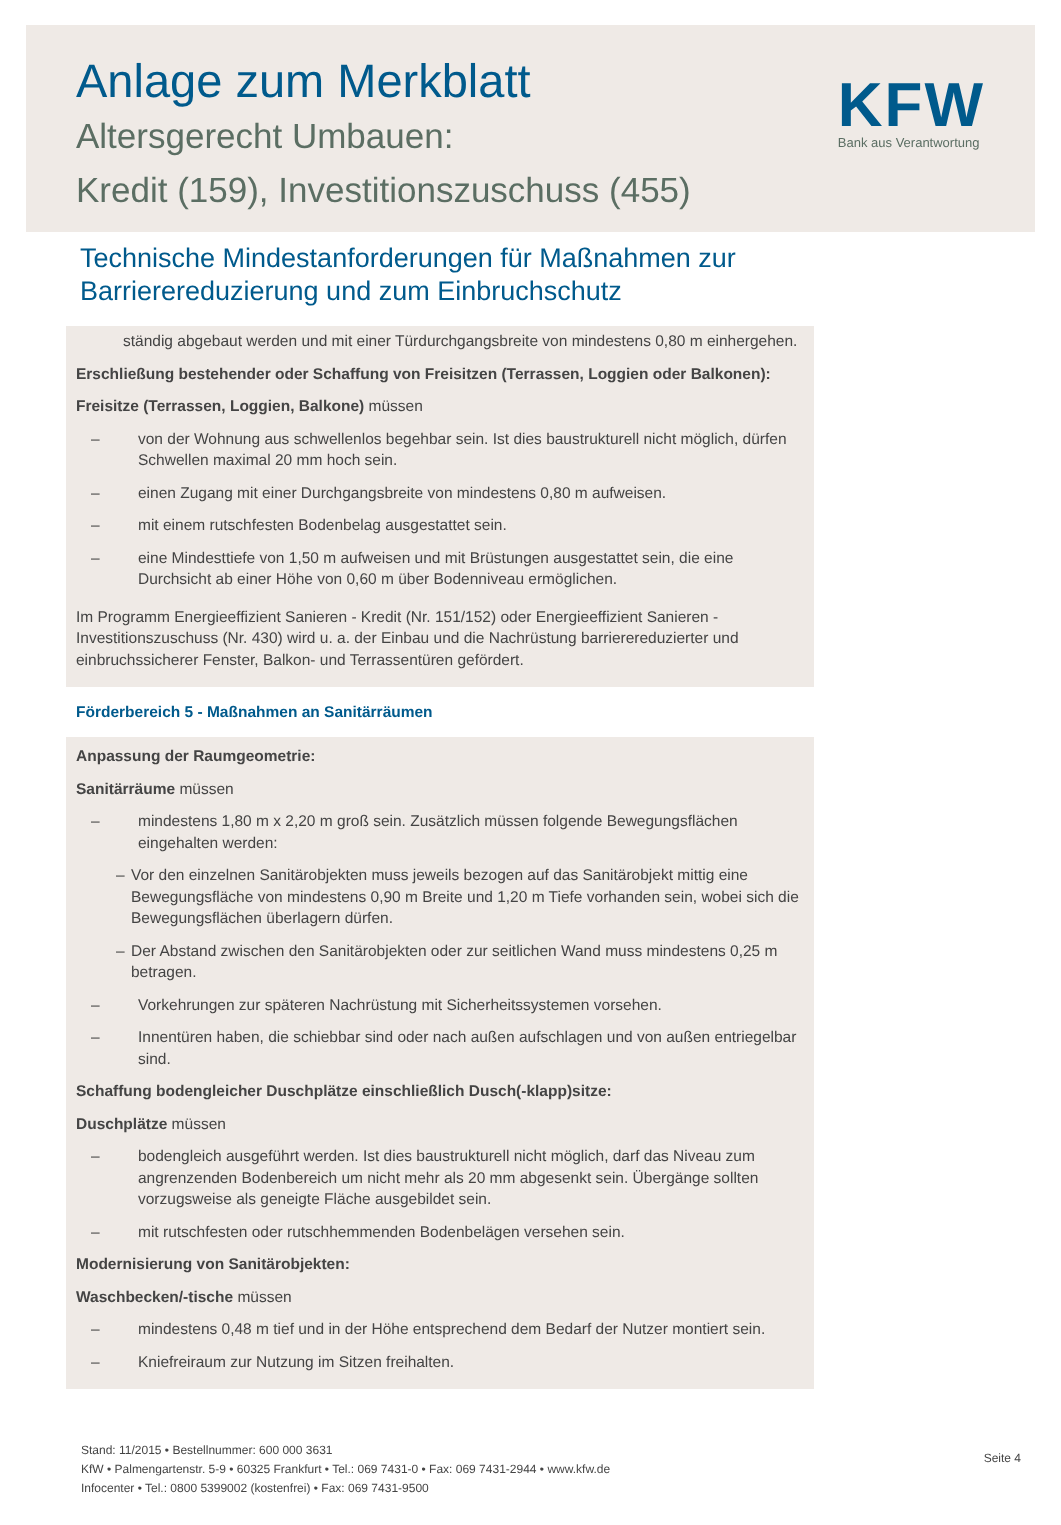Anlage zum Merkblatt
Altersgerecht Umbauen:
Kredit (159), Investitionszuschuss (455)
KFW
Bank aus Verantwortung
Technische Mindestanforderungen für Maßnahmen zur
Barrierereduzierung und zum Einbruchschutz
ständig abgebaut werden und mit einer Türdurchgangsbreite von mindestens 0,80 m einhergehen.
Erschließung bestehender oder Schaffung von Freisitzen (Terrassen, Loggien oder Balkonen):
Freisitze (Terrassen, Loggien, Balkone) müssen
– von der Wohnung aus schwellenlos begehbar sein. Ist dies baustrukturell nicht möglich, dürfen Schwellen maximal 20 mm hoch sein.
– einen Zugang mit einer Durchgangsbreite von mindestens 0,80 m aufweisen.
– mit einem rutschfesten Bodenbelag ausgestattet sein.
– eine Mindesttiefe von 1,50 m aufweisen und mit Brüstungen ausgestattet sein, die eine Durchsicht ab einer Höhe von 0,60 m über Bodenniveau ermöglichen.
Im Programm Energieeffizient Sanieren - Kredit (Nr. 151/152) oder Energieeffizient Sanieren - Investitionszuschuss (Nr. 430) wird u. a. der Einbau und die Nachrüstung barrierereduzierter und einbruchssicherer Fenster, Balkon- und Terrassentüren gefördert.
Förderbereich 5 - Maßnahmen an Sanitärräumen
Anpassung der Raumgeometrie:
Sanitärräume müssen
– mindestens 1,80 m x 2,20 m groß sein. Zusätzlich müssen folgende Bewegungsflächen eingehalten werden:
– Vor den einzelnen Sanitärobjekten muss jeweils bezogen auf das Sanitärobjekt mittig eine Bewegungsfläche von mindestens 0,90 m Breite und 1,20 m Tiefe vorhanden sein, wobei sich die Bewegungsflächen überlagern dürfen.
– Der Abstand zwischen den Sanitärobjekten oder zur seitlichen Wand muss mindestens 0,25 m betragen.
– Vorkehrungen zur späteren Nachrüstung mit Sicherheitssystemen vorsehen.
– Innentüren haben, die schiebbar sind oder nach außen aufschlagen und von außen entriegelbar sind.
Schaffung bodengleicher Duschplätze einschließlich Dusch(-klapp)sitze:
Duschplätze müssen
– bodengleich ausgeführt werden. Ist dies baustrukturell nicht möglich, darf das Niveau zum angrenzenden Bodenbereich um nicht mehr als 20 mm abgesenkt sein. Übergänge sollten vorzugsweise als geneigte Fläche ausgebildet sein.
– mit rutschfesten oder rutschhemmenden Bodenbelägen versehen sein.
Modernisierung von Sanitärobjekten:
Waschbecken/-tische müssen
– mindestens 0,48 m tief und in der Höhe entsprechend dem Bedarf der Nutzer montiert sein.
– Kniefreiraum zur Nutzung im Sitzen freihalten.
Stand: 11/2015 • Bestellnummer: 600 000 3631
KfW • Palmengartenstr. 5-9 • 60325 Frankfurt • Tel.: 069 7431-0 • Fax: 069 7431-2944 • www.kfw.de
Infocenter • Tel.: 0800 5399002 (kostenfrei) • Fax: 069 7431-9500
Seite 4